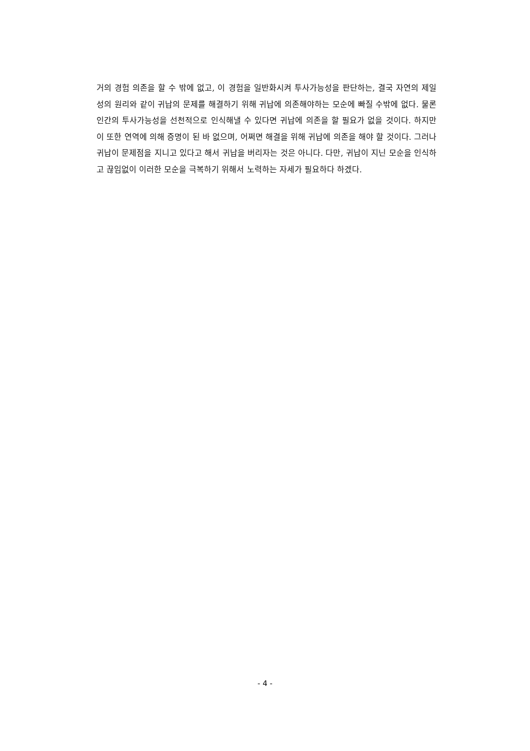거의 경험 의존을 할 수 밖에 없고, 이 경험을 일반화시켜 투사가능성을 판단하는, 결국 자연의 제일성의 원리와 같이 귀납의 문제를 해결하기 위해 귀납에 의존해야하는 모순에 빠질 수밖에 없다. 물론 인간의 투사가능성을 선천적으로 인식해낼 수 있다면 귀납에 의존을 할 필요가 없을 것이다. 하지만 이 또한 연역에 의해 증명이 된 바 없으며, 어쩌면 해결을 위해 귀납에 의존을 해야 할 것이다. 그러나 귀납이 문제점을 지니고 있다고 해서 귀납을 버리자는 것은 아니다. 다만, 귀납이 지닌 모순을 인식하고 끊임없이 이러한 모순을 극복하기 위해서 노력하는 자세가 필요하다 하겠다.
- 4 -